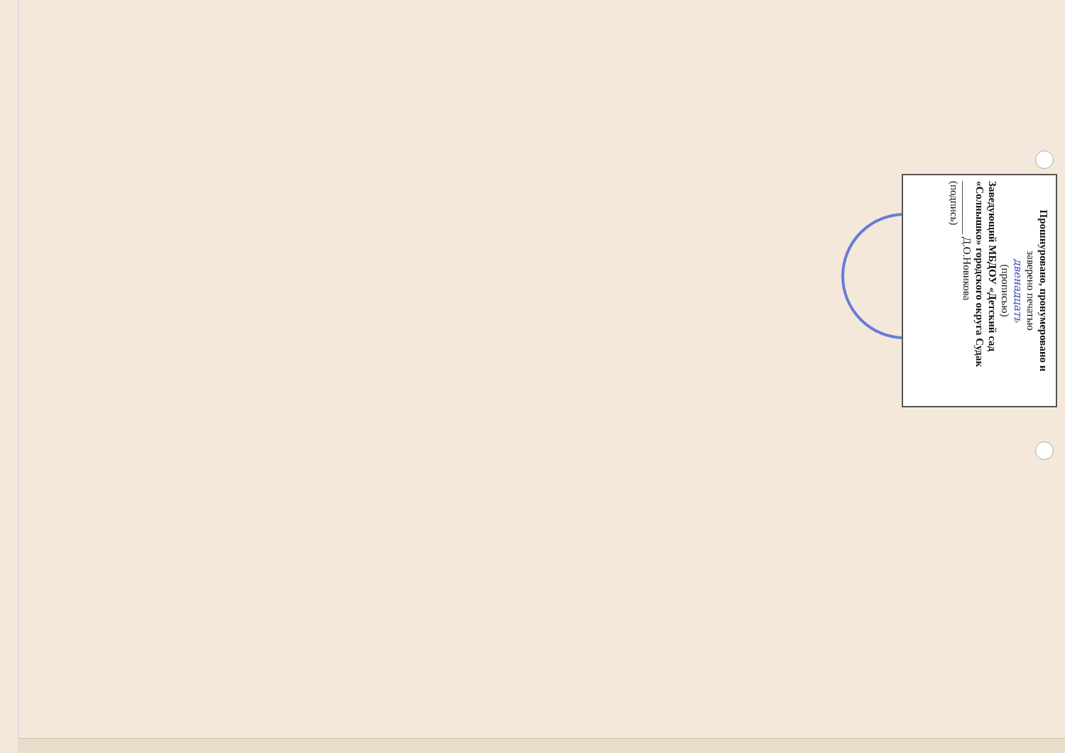Прошнуровано, пронумеровано и
заверено печатью
двенадцать
(прописью)
Заведующий МБДОУ «Детский сад «Солнышко» городского округа Судак
__________ Д.О.Новикова
(подпись)